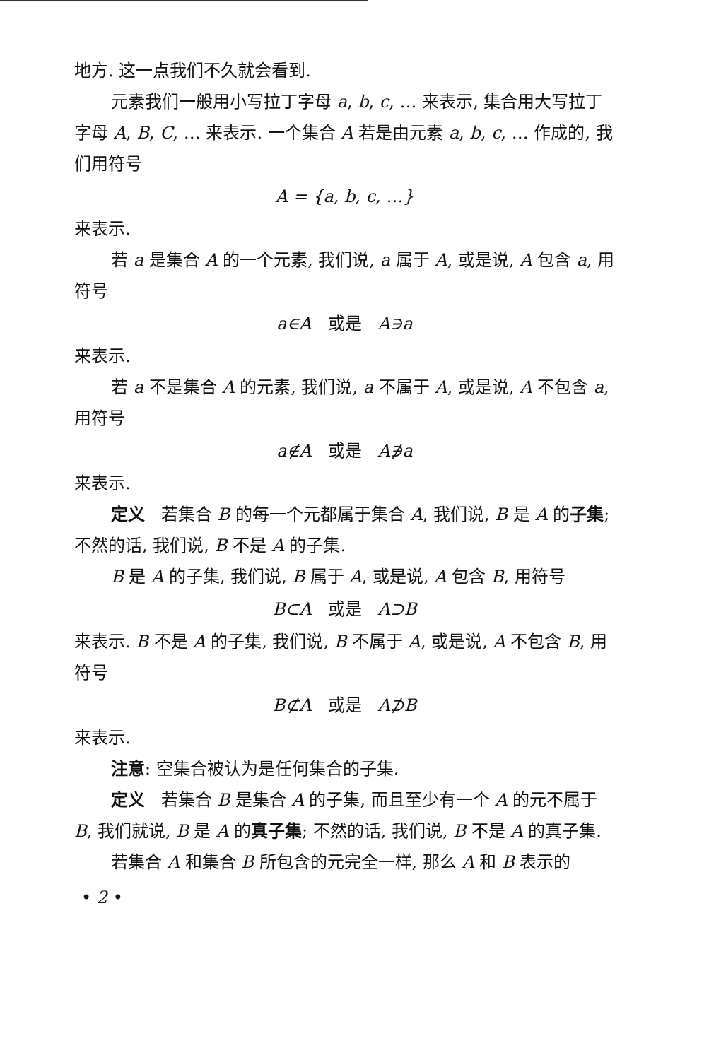地方. 这一点我们不久就会看到.
元素我们一般用小写拉丁字母 a, b, c, … 来表示, 集合用大写拉丁字母 A, B, C, … 来表示. 一个集合 A 若是由元素 a, b, c, … 作成的, 我们用符号
A = {a, b, c, …}
来表示.
若 a 是集合 A 的一个元素, 我们说, a 属于 A, 或是说, A 包含 a, 用符号
a∈A 或是 A∋a
来表示.
若 a 不是集合 A 的元素, 我们说, a 不属于 A, 或是说, A 不包含 a, 用符号
a∉A 或是 A∌a
来表示.
定义 若集合 B 的每一个元都属于集合 A, 我们说, B 是 A 的子集; 不然的话, 我们说, B 不是 A 的子集.
B 是 A 的子集, 我们说, B 属于 A, 或是说, A 包含 B, 用符号
B⊂A 或是 A⊃B
来表示. B 不是 A 的子集, 我们说, B 不属于 A, 或是说, A 不包含 B, 用符号
B⊄A 或是 A⊅B
来表示.
注意: 空集合被认为是任何集合的子集.
定义 若集合 B 是集合 A 的子集, 而且至少有一个 A 的元不属于 B, 我们就说, B 是 A 的真子集; 不然的话, 我们说, B 不是 A 的真子集.
若集合 A 和集合 B 所包含的元完全一样, 那么 A 和 B 表示的
• 2 •